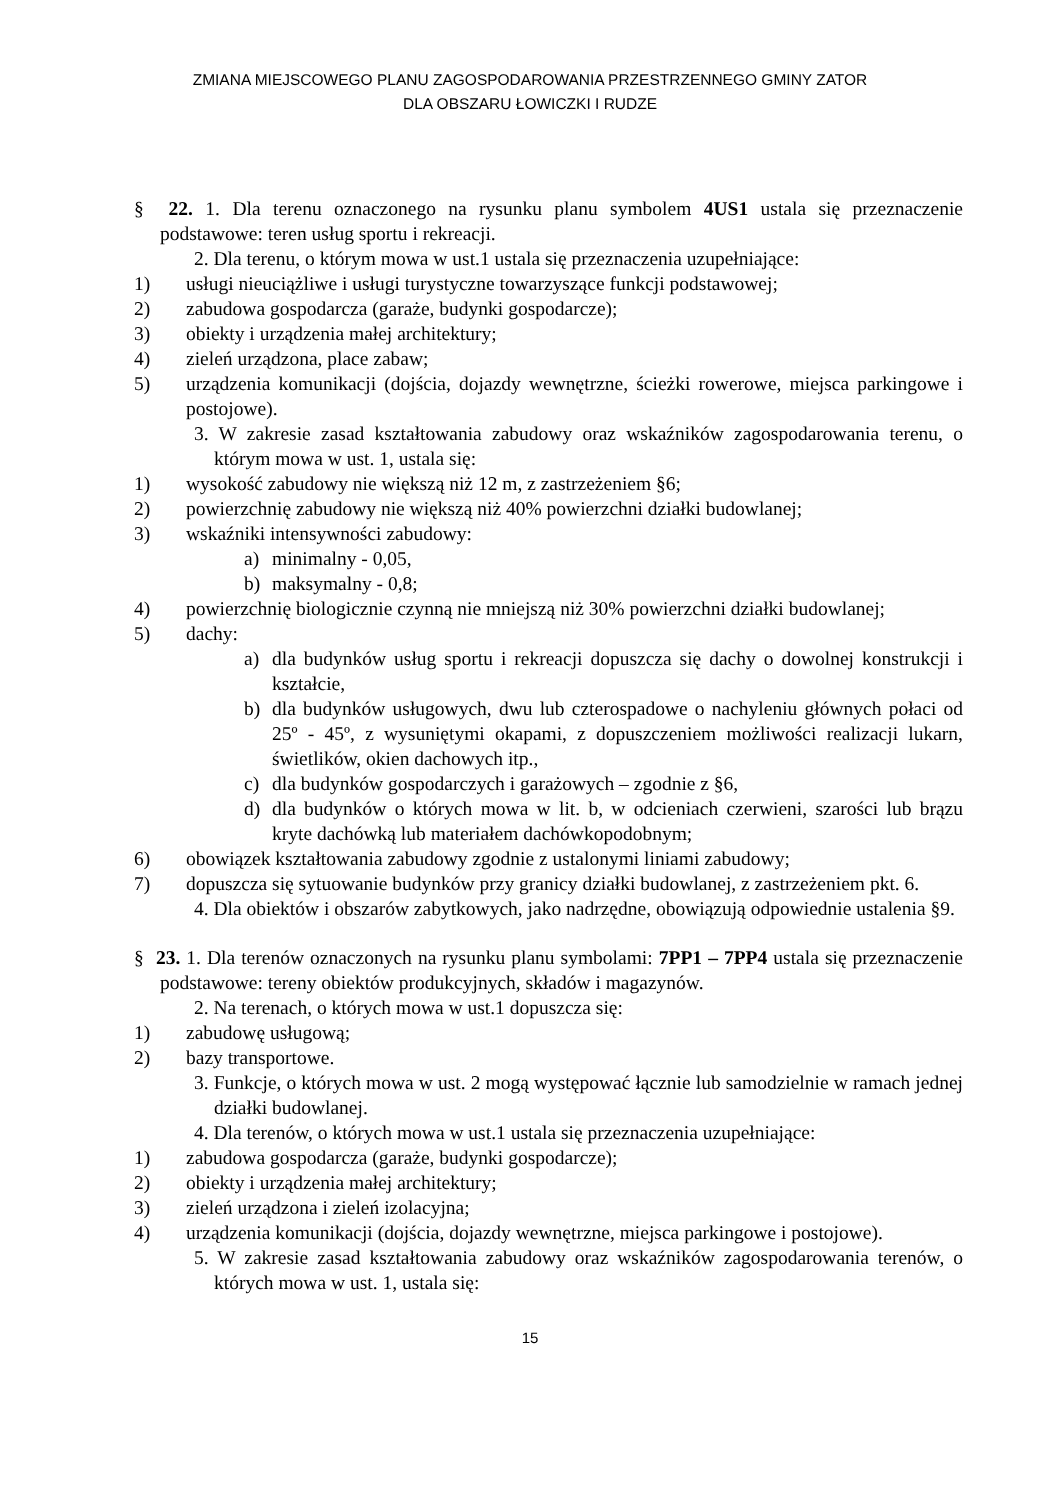ZMIANA MIEJSCOWEGO PLANU ZAGOSPODAROWANIA PRZESTRZENNEGO GMINY ZATOR
DLA OBSZARU ŁOWICZKI I RUDZE
§ 22. 1. Dla terenu oznaczonego na rysunku planu symbolem 4US1 ustala się przeznaczenie podstawowe: teren usług sportu i rekreacji.
2. Dla terenu, o którym mowa w ust.1 ustala się przeznaczenia uzupełniające:
1) usługi nieuciążliwe i usługi turystyczne towarzyszące funkcji podstawowej;
2) zabudowa gospodarcza (garaże, budynki gospodarcze);
3) obiekty i urządzenia małej architektury;
4) zieleń urządzona, place zabaw;
5) urządzenia komunikacji (dojścia, dojazdy wewnętrzne, ścieżki rowerowe, miejsca parkingowe i postojowe).
3. W zakresie zasad kształtowania zabudowy oraz wskaźników zagospodarowania terenu, o którym mowa w ust. 1, ustala się:
1) wysokość zabudowy nie większą niż 12 m, z zastrzeżeniem §6;
2) powierzchnię zabudowy nie większą niż 40% powierzchni działki budowlanej;
3) wskaźniki intensywności zabudowy:
a) minimalny - 0,05,
b) maksymalny - 0,8;
4) powierzchnię biologicznie czynną nie mniejszą niż 30% powierzchni działki budowlanej;
5) dachy:
a) dla budynków usług sportu i rekreacji dopuszcza się dachy o dowolnej konstrukcji i kształcie,
b) dla budynków usługowych, dwu lub czterospadowe o nachyleniu głównych połaci od 25º - 45º, z wysuniętymi okapami, z dopuszczeniem możliwości realizacji lukarn, świetlików, okien dachowych itp.,
c) dla budynków gospodarczych i garażowych – zgodnie z §6,
d) dla budynków o których mowa w lit. b, w odcieniach czerwieni, szarości lub brązu kryte dachówką lub materiałem dachówkopodobnym;
6) obowiązek kształtowania zabudowy zgodnie z ustalonymi liniami zabudowy;
7) dopuszcza się sytuowanie budynków przy granicy działki budowlanej, z zastrzeżeniem pkt. 6.
4. Dla obiektów i obszarów zabytkowych, jako nadrzędne, obowiązują odpowiednie ustalenia §9.
§ 23. 1. Dla terenów oznaczonych na rysunku planu symbolami: 7PP1 – 7PP4 ustala się przeznaczenie podstawowe: tereny obiektów produkcyjnych, składów i magazynów.
2. Na terenach, o których mowa w ust.1 dopuszcza się:
1) zabudowę usługową;
2) bazy transportowe.
3. Funkcje, o których mowa w ust. 2 mogą występować łącznie lub samodzielnie w ramach jednej działki budowlanej.
4. Dla terenów, o których mowa w ust.1 ustala się przeznaczenia uzupełniające:
1) zabudowa gospodarcza (garaże, budynki gospodarcze);
2) obiekty i urządzenia małej architektury;
3) zieleń urządzona i zieleń izolacyjna;
4) urządzenia komunikacji (dojścia, dojazdy wewnętrzne, miejsca parkingowe i postojowe).
5. W zakresie zasad kształtowania zabudowy oraz wskaźników zagospodarowania terenów, o których mowa w ust. 1, ustala się:
15